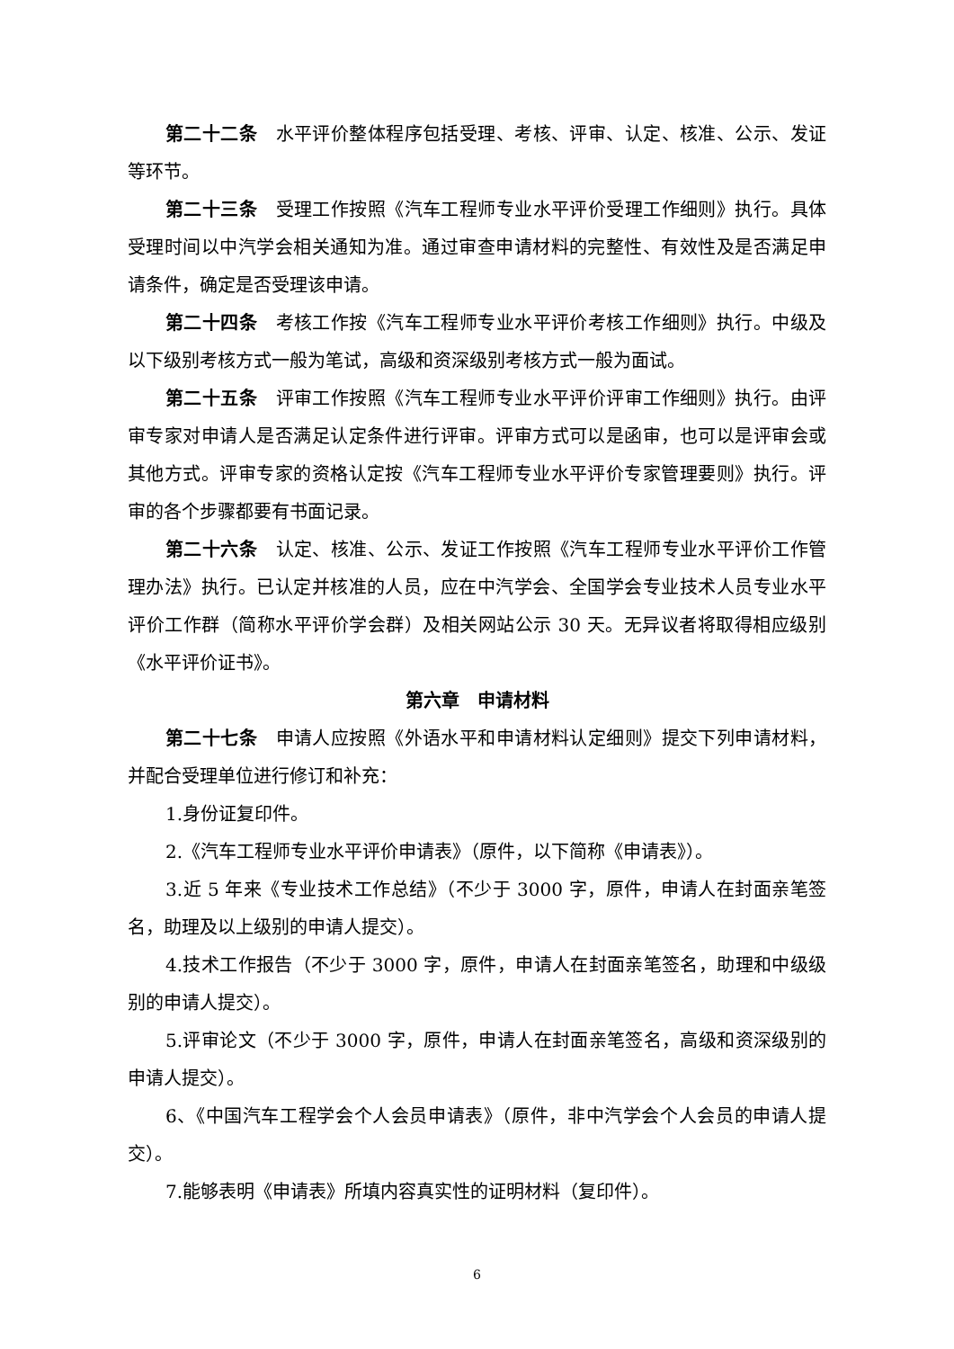第二十二条　水平评价整体程序包括受理、考核、评审、认定、核准、公示、发证等环节。
第二十三条　受理工作按照《汽车工程师专业水平评价受理工作细则》执行。具体受理时间以中汽学会相关通知为准。通过审查申请材料的完整性、有效性及是否满足申请条件，确定是否受理该申请。
第二十四条　考核工作按《汽车工程师专业水平评价考核工作细则》执行。中级及以下级别考核方式一般为笔试，高级和资深级别考核方式一般为面试。
第二十五条　评审工作按照《汽车工程师专业水平评价评审工作细则》执行。由评审专家对申请人是否满足认定条件进行评审。评审方式可以是函审，也可以是评审会或其他方式。评审专家的资格认定按《汽车工程师专业水平评价专家管理要则》执行。评审的各个步骤都要有书面记录。
第二十六条　认定、核准、公示、发证工作按照《汽车工程师专业水平评价工作管理办法》执行。已认定并核准的人员，应在中汽学会、全国学会专业技术人员专业水平评价工作群（简称水平评价学会群）及相关网站公示 30 天。无异议者将取得相应级别《水平评价证书》。
第六章　申请材料
第二十七条　申请人应按照《外语水平和申请材料认定细则》提交下列申请材料，并配合受理单位进行修订和补充：
1.身份证复印件。
2.《汽车工程师专业水平评价申请表》（原件，以下简称《申请表》）。
3.近 5 年来《专业技术工作总结》（不少于 3000 字，原件，申请人在封面亲笔签名，助理及以上级别的申请人提交）。
4.技术工作报告（不少于 3000 字，原件，申请人在封面亲笔签名，助理和中级级别的申请人提交）。
5.评审论文（不少于 3000 字，原件，申请人在封面亲笔签名，高级和资深级别的申请人提交）。
6、《中国汽车工程学会个人会员申请表》（原件，非中汽学会个人会员的申请人提交）。
7.能够表明《申请表》所填内容真实性的证明材料（复印件）。
6